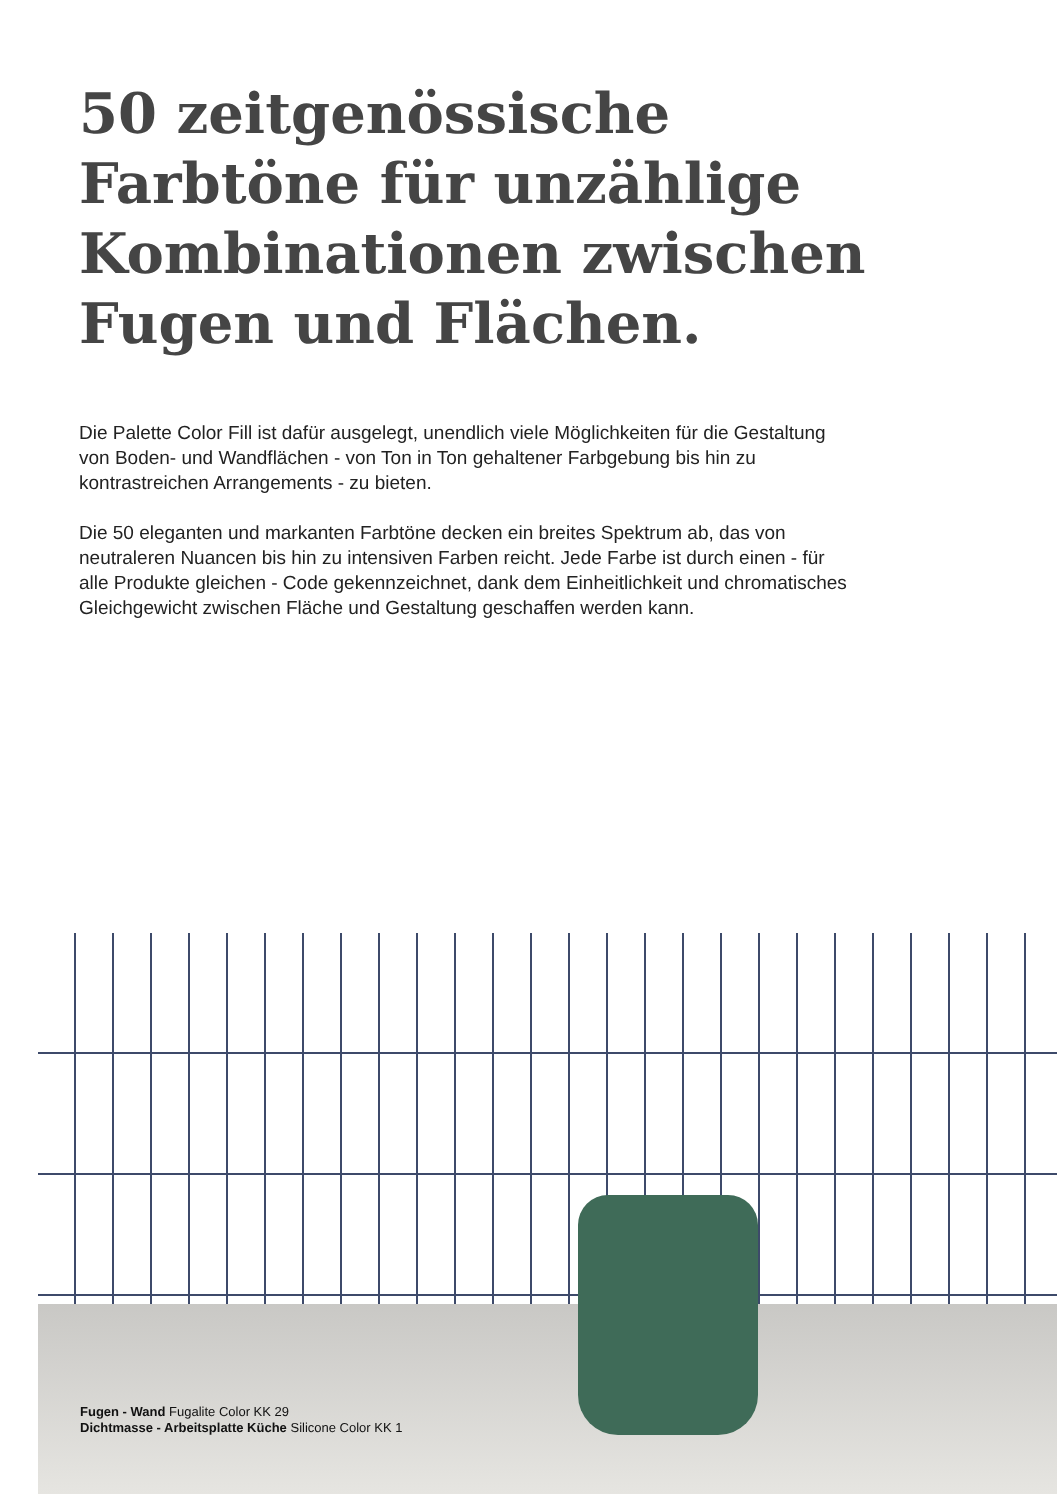50 zeitgenössische Farbtöne für unzählige Kombinationen zwischen Fugen und Flächen.
Die Palette Color Fill ist dafür ausgelegt, unendlich viele Möglichkeiten für die Gestaltung von Boden- und Wandflächen - von Ton in Ton gehaltener Farbgebung bis hin zu kontrastreichen Arrangements - zu bieten.
Die 50 eleganten und markanten Farbtöne decken ein breites Spektrum ab, das von neutraleren Nuancen bis hin zu intensiven Farben reicht. Jede Farbe ist durch einen - für alle Produkte gleichen - Code gekennzeichnet, dank dem Einheitlichkeit und chromatisches Gleichgewicht zwischen Fläche und Gestaltung geschaffen werden kann.
Fugen - Wand Fugalite Color KK 29
Dichtmasse - Arbeitsplatte Küche Silicone Color KK 1